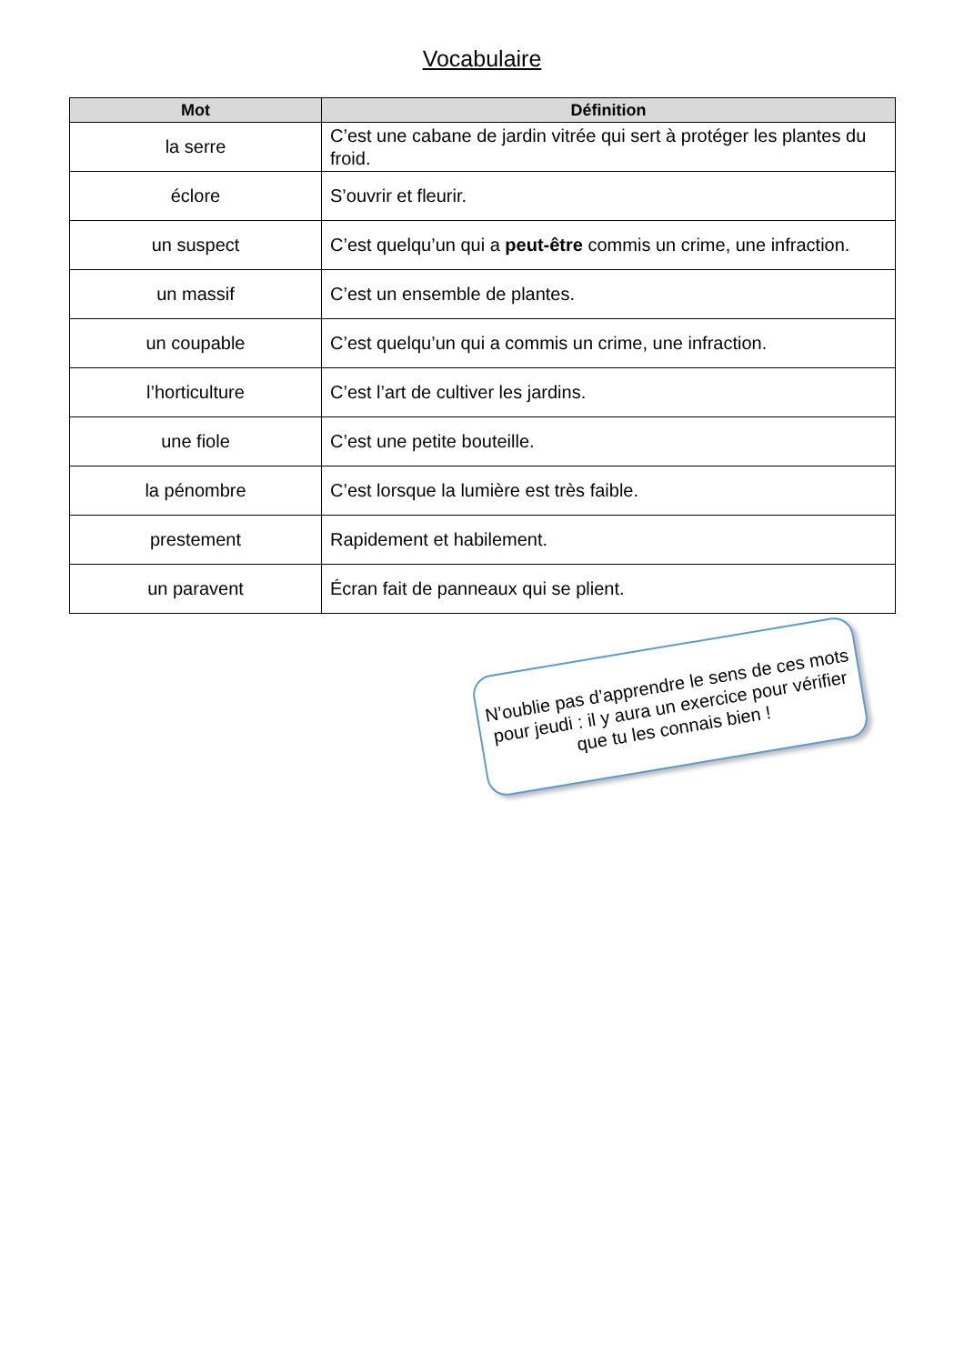Vocabulaire
| Mot | Définition |
| --- | --- |
| la serre | C’est une cabane de jardin vitrée qui sert à protéger les plantes du froid. |
| éclore | S’ouvrir et fleurir. |
| un suspect | C’est quelqu’un qui a peut-être commis un crime, une infraction. |
| un massif | C’est un ensemble de plantes. |
| un coupable | C’est quelqu’un qui a commis un crime, une infraction. |
| l’horticulture | C’est l’art de cultiver les jardins. |
| une fiole | C’est une petite bouteille. |
| la pénombre | C’est lorsque la lumière est très faible. |
| prestement | Rapidement et habilement. |
| un paravent | Écran fait de panneaux qui se plient. |
N’oublie pas d’apprendre le sens de ces mots pour jeudi : il y aura un exercice pour vérifier que tu les connais bien !